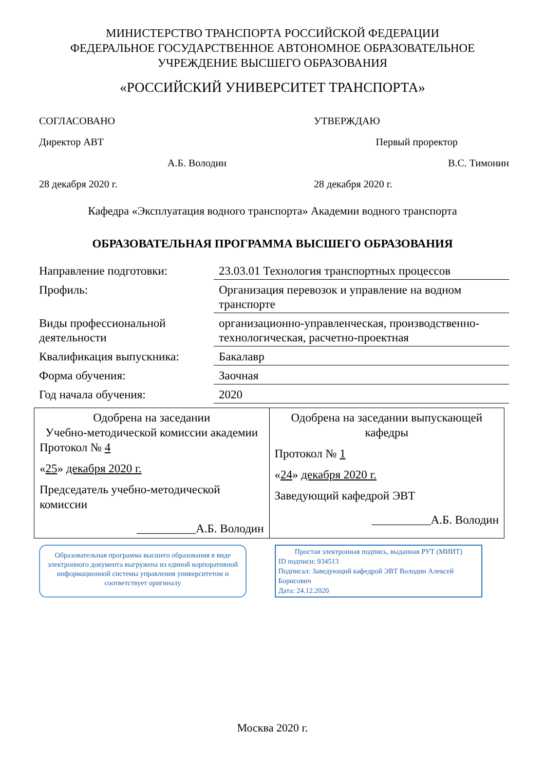МИНИСТЕРСТВО ТРАНСПОРТА РОССИЙСКОЙ ФЕДЕРАЦИИ
ФЕДЕРАЛЬНОЕ ГОСУДАРСТВЕННОЕ АВТОНОМНОЕ ОБРАЗОВАТЕЛЬНОЕ
УЧРЕЖДЕНИЕ ВЫСШЕГО ОБРАЗОВАНИЯ
«РОССИЙСКИЙ УНИВЕРСИТЕТ ТРАНСПОРТА»
СОГЛАСОВАНО
Директор АВТ
А.Б. Володин
28 декабря 2020 г.
УТВЕРЖДАЮ
Первый проректор
В.С. Тимонин
28 декабря 2020 г.
Кафедра «Эксплуатация водного транспорта» Академии водного транспорта
ОБРАЗОВАТЕЛЬНАЯ ПРОГРАММА ВЫСШЕГО ОБРАЗОВАНИЯ
| Направление подготовки: | 23.03.01 Технология транспортных процессов |
| Профиль: | Организация перевозок и управление на водном транспорте |
| Виды профессиональной деятельности | организационно-управленческая, производственно-технологическая, расчетно-проектная |
| Квалификация выпускника: | Бакалавр |
| Форма обучения: | Заочная |
| Год начала обучения: | 2020 |
| Одобрена на заседании Учебно-методической комиссии академии Протокол № 4 « 25 » декабря 2020 г. Председатель учебно-методической комиссии __________А.Б. Володин | Одобрена на заседании выпускающей кафедры Протокол № 1 « 24 » декабря 2020 г. Заведующий кафедрой ЭВТ __________А.Б. Володин |
Образовательная программа высшего образования в виде электронного документа выгружена из единой корпоративной информационной системы управления университетом и соответствует оригиналу
Простая электронная подпись, выданная РУТ (МИИТ)
ID подписи: 934513
Подписал: Заведующий кафедрой ЭВТ Володин Алексей Борисович
Дата: 24.12.2020
Москва 2020 г.